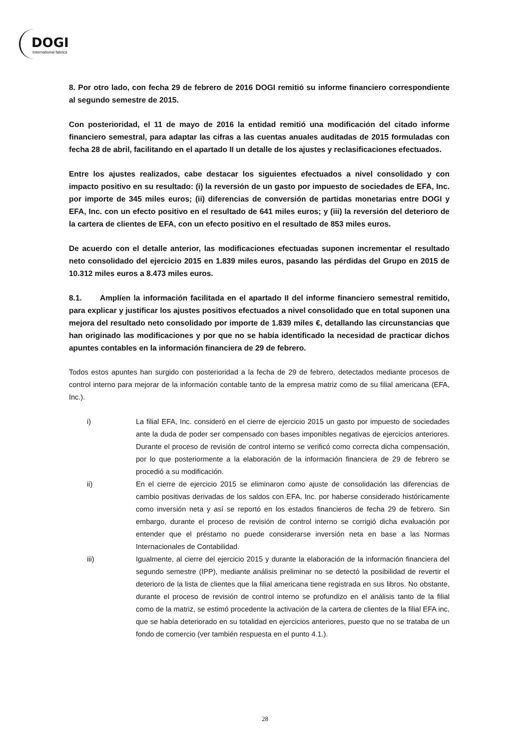DOGI
International fabrics
8. Por otro lado, con fecha 29 de febrero de 2016 DOGI remitió su informe financiero correspondiente al segundo semestre de 2015.
Con posterioridad, el 11 de mayo de 2016 la entidad remitió una modificación del citado informe financiero semestral, para adaptar las cifras a las cuentas anuales auditadas de 2015 formuladas con fecha 28 de abril, facilitando en el apartado II un detalle de los ajustes y reclasificaciones efectuados.
Entre los ajustes realizados, cabe destacar los siguientes efectuados a nivel consolidado y con impacto positivo en su resultado: (i) la reversión de un gasto por impuesto de sociedades de EFA, Inc. por importe de 345 miles euros; (ii) diferencias de conversión de partidas monetarias entre DOGI y EFA, Inc. con un efecto positivo en el resultado de 641 miles euros; y (iii) la reversión del deterioro de la cartera de clientes de EFA, con un efecto positivo en el resultado de 853 miles euros.
De acuerdo con el detalle anterior, las modificaciones efectuadas suponen incrementar el resultado neto consolidado del ejercicio 2015 en 1.839 miles euros, pasando las pérdidas del Grupo en 2015 de 10.312 miles euros a 8.473 miles euros.
8.1. Amplíen la información facilitada en el apartado II del informe financiero semestral remitido, para explicar y justificar los ajustes positivos efectuados a nivel consolidado que en total suponen una mejora del resultado neto consolidado por importe de 1.839 miles €, detallando las circunstancias que han originado las modificaciones y por que no se había identificado la necesidad de practicar dichos apuntes contables en la información financiera de 29 de febrero.
Todos estos apuntes han surgido con posterioridad a la fecha de 29 de febrero, detectados mediante procesos de control interno para mejorar de la información contable tanto de la empresa matriz como de su filial americana (EFA, Inc.).
i) La filial EFA, Inc. consideró en el cierre de ejercicio 2015 un gasto por impuesto de sociedades ante la duda de poder ser compensado con bases imponibles negativas de ejercicios anteriores. Durante el proceso de revisión de control interno se verificó como correcta dicha compensación, por lo que posteriormente a la elaboración de la información financiera de 29 de febrero se procedió a su modificación.
ii) En el cierre de ejercicio 2015 se eliminaron como ajuste de consolidación las diferencias de cambio positivas derivadas de los saldos con EFA, Inc. por haberse considerado históricamente como inversión neta y así se reportó en los estados financieros de fecha 29 de febrero. Sin embargo, durante el proceso de revisión de control interno se corrigió dicha evaluación por entender que el préstamo no puede considerarse inversión neta en base a las Normas Internacionales de Contabilidad.
iii) Igualmente, al cierre del ejercicio 2015 y durante la elaboración de la información financiera del segundo semestre (IPP), mediante análisis preliminar no se detectó la posibilidad de revertir el deterioro de la lista de clientes que la filial americana tiene registrada en sus libros. No obstante, durante el proceso de revisión de control interno se profundizo en el análisis tanto de la filial como de la matriz, se estimó procedente la activación de la cartera de clientes de la filial EFA inc, que se había deteriorado en su totalidad en ejercicios anteriores, puesto que no se trataba de un fondo de comercio (ver también respuesta en el punto 4.1.).
28